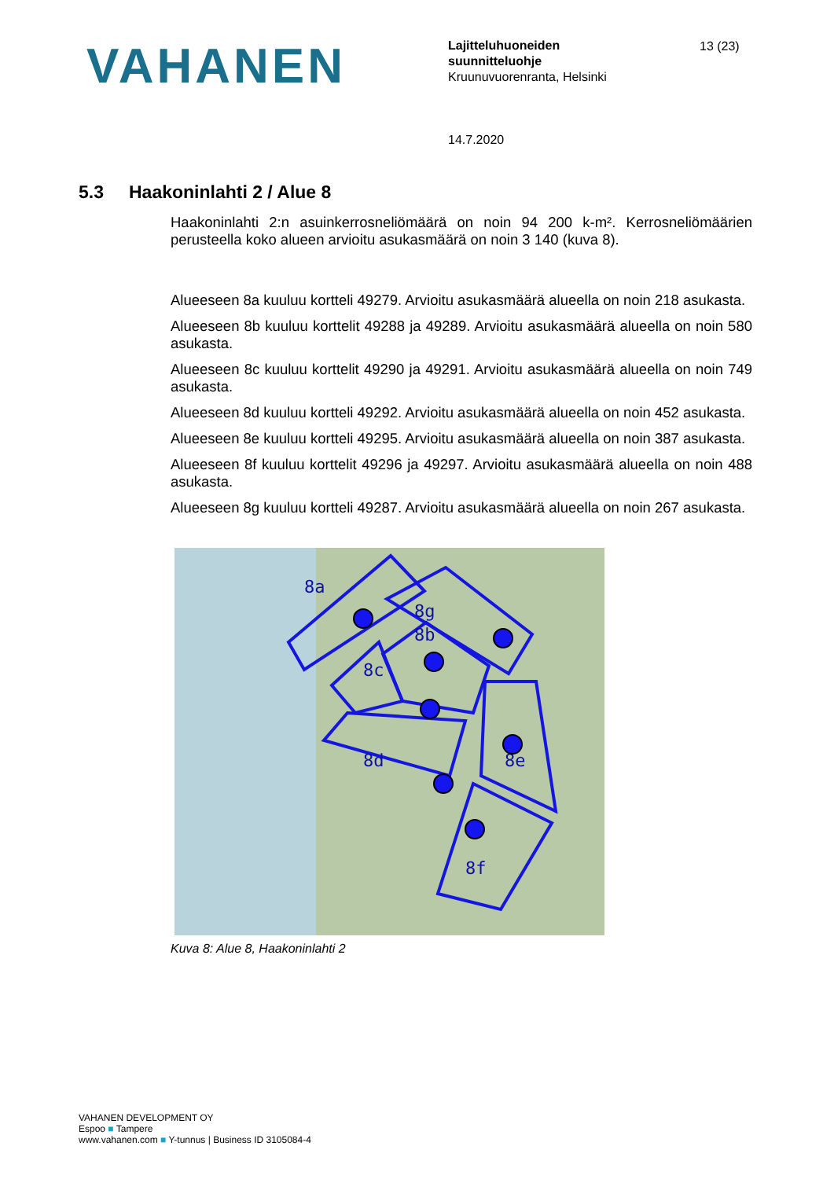VAHANEN
Lajitteluhuoneiden
suunnitteluohje
Kruunuvuorenranta, Helsinki
13 (23)
14.7.2020
5.3 Haakoninlahti 2 / Alue 8
Haakoninlahti 2:n asuinkerrosneliömäärä on noin 94 200 k-m². Kerrosneliömäärien perusteella koko alueen arvioitu asukasmäärä on noin 3 140 (kuva 8).
Alueeseen 8a kuuluu kortteli 49279. Arvioitu asukasmäärä alueella on noin 218 asukasta.
Alueeseen 8b kuuluu korttelit 49288 ja 49289. Arvioitu asukasmäärä alueella on noin 580 asukasta.
Alueeseen 8c kuuluu korttelit 49290 ja 49291. Arvioitu asukasmäärä alueella on noin 749 asukasta.
Alueeseen 8d kuuluu kortteli 49292. Arvioitu asukasmäärä alueella on noin 452 asukasta.
Alueeseen 8e kuuluu kortteli 49295. Arvioitu asukasmäärä alueella on noin 387 asukasta.
Alueeseen 8f kuuluu korttelit 49296 ja 49297. Arvioitu asukasmäärä alueella on noin 488 asukasta.
Alueeseen 8g kuuluu kortteli 49287. Arvioitu asukasmäärä alueella on noin 267 asukasta.
8a
8g
8b
8c
8d
8e
8f
Kuva 8: Alue 8, Haakoninlahti 2
VAHANEN DEVELOPMENT OY
Espoo ■ Tampere
www.vahanen.com ■ Y-tunnus | Business ID 3105084-4